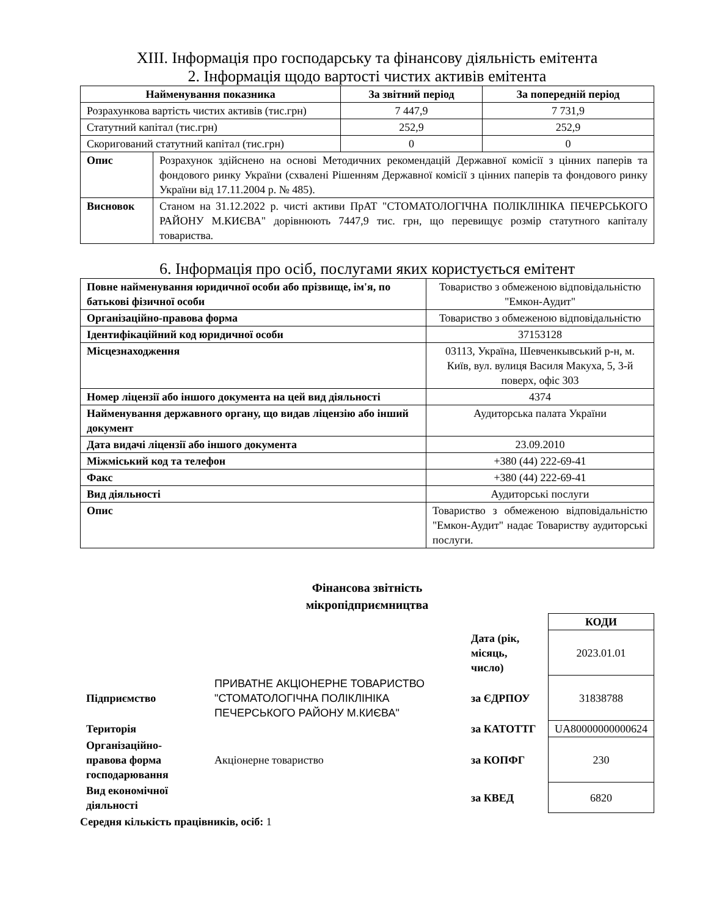XIII. Інформація про господарську та фінансову діяльність емітента
2. Інформація щодо вартості чистих активів емітента
| Найменування показника | | За звітний період | За попередній період |
| --- | --- | --- | --- |
| Розрахункова вартість чистих активів (тис.грн) | | 7 447,9 | 7 731,9 |
| Статутний капітал (тис.грн) | | 252,9 | 252,9 |
| Скоригований статутний капітал (тис.грн) | | 0 | 0 |
| Опис | Розрахунок здійснено на основі Методичних рекомендацій Державної комісії з цінних паперів та фондового ринку України (схвалені Рішенням Державної комісії з цінних паперів та фондового ринку України від 17.11.2004 р. № 485). | | |
| Висновок | Станом на 31.12.2022 р. чисті активи ПрАТ "СТОМАТОЛОГІЧНА ПОЛІКЛІНІКА ПЕЧЕРСЬКОГО РАЙОНУ М.КИЄВА" дорівнюють 7447,9 тис. грн, що перевищує розмір статутного капіталу товариства. | | |
6. Інформація про осіб, послугами яких користується емітент
| Повне найменування юридичної особи або прізвище, ім'я, по батькові фізичної особи | Товариство з обмеженою відповідальністю "Емкон-Аудит" |
| Організаційно-правова форма | Товариство з обмеженою відповідальністю |
| Ідентифікаційний код юридичної особи | 37153128 |
| Місцезнаходження | 03113, Україна, Шевченкывський р-н, м. Київ, вул. вулиця Василя Макуха, 5, 3-й поверх, офіс 303 |
| Номер ліцензії або іншого документа на цей вид діяльності | 4374 |
| Найменування державного органу, що видав ліцензію або інший документ | Аудиторська палата України |
| Дата видачі ліцензії або іншого документа | 23.09.2010 |
| Міжміський код та телефон | +380 (44) 222-69-41 |
| Факс | +380 (44) 222-69-41 |
| Вид діяльності | Аудиторські послуги |
| Опис | Товариство з обмеженою відповідальністю "Емкон-Аудит" надає Товариству аудиторські послуги. |
Фінансова звітність
мікропідприємництва
| | | | КОДИ |
| | | Дата (рік, місяць, число) | 2023.01.01 |
| Підприємство | ПРИВАТНЕ АКЦІОНЕРНЕ ТОВАРИСТВО "СТОМАТОЛОГІЧНА ПОЛІКЛІНІКА ПЕЧЕРСЬКОГО РАЙОНУ М.КИЄВА" | за ЄДРПОУ | 31838788 |
| Територія | | за КАТОТТГ | UA80000000000624 |
| Організаційно-правова форма господарювання | Акціонерне товариство | за КОПФГ | 230 |
| Вид економічної діяльності | | за КВЕД | 6820 |
Середня кількість працівників, осіб: 1